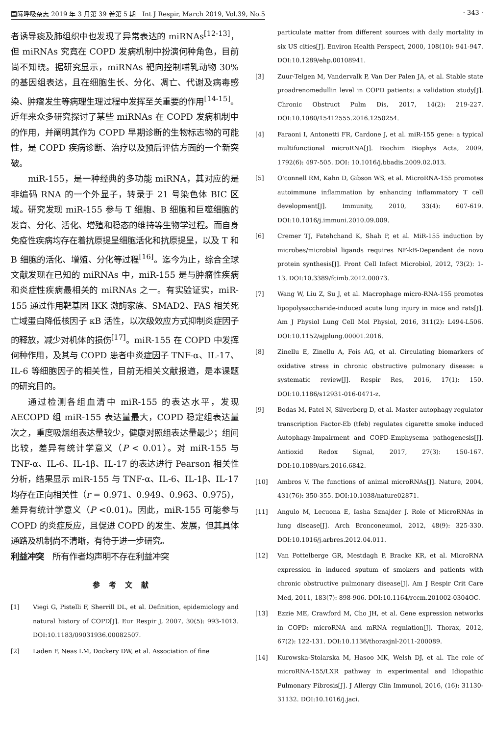国际呼吸杂志 2019 年 3 月第 39 卷第 5 期　Int J Respir, March 2019, Vol.39, No.5 · 343 ·
者诱导痰及肺组织中也发现了异常表达的 miRNAs<sup>[12-13]</sup>，但 miRNAs 究竟在 COPD 发病机制中扮演何种角色，目前尚不知晓。据研究显示，miRNAs 靶向控制哺乳动物 30% 的基因组表达，且在细胞生长、分化、凋亡、代谢及病毒感染、肿瘤发生等病理生理过程中发挥至关重要的作用<sup>[14-15]</sup>。近年来众多研究探讨了某些 miRNAs 在 COPD 发病机制中的作用，并阐明其作为 COPD 早期诊断的生物标志物的可能性，是 COPD 疾病诊断、治疗以及预后评估方面的一个新突破。
miR-155，是一种经典的多功能 miRNA，其对应的是非编码 RNA 的一个外显子，转录于 21 号染色体 BIC 区域。研究发现 miR-155 参与 T 细胞、B 细胞和巨噬细胞的发育、分化、活化、增殖和稳态的维持等生物学过程。而自身免疫性疾病均存在着抗原提呈细胞活化和抗原提呈，以及 T 和 B 细胞的活化、增殖、分化等过程<sup>[16]</sup>。迄今为止，综合全球文献发现在已知的 miRNAs 中，miR-155 是与肿瘤性疾病和炎症性疾病最相关的 miRNAs 之一。有实验证实，miR-155 通过作用靶基因 IKK 激酶家族、SMAD2、FAS 相关死亡域蛋白降低核因子 κB 活性，以次级效应方式抑制炎症因子的释放，减少对机体的损伤<sup>[17]</sup>。miR-155 在 COPD 中发挥何种作用，及其与 COPD 患者中炎症因子 TNF-α、IL-17、IL-6 等细胞因子的相关性，目前无相关文献报道，是本课题的研究目的。
通过检测各组血清中 miR-155 的表达水平，发现 AECOPD 组 miR-155 表达量最大，COPD 稳定组表达量次之，重度吸烟组表达量较少，健康对照组表达量最少；组间比较，差异有统计学意义（P < 0.01）。对 miR-155 与 TNF-α、IL-6、IL-1β、IL-17 的表达进行 Pearson 相关性分析，结果显示 miR-155 与 TNF-α、IL-6、IL-1β、IL-17 均存在正向相关性（r = 0.971、0.949、0.963、0.975)，差异有统计学意义（P <0.01)。因此，miR-155 可能参与 COPD 的炎症反应，且促进 COPD 的发生、发展，但其具体通路及机制尚不清晰，有待于进一步研究。
利益冲突　所有作者均声明不存在利益冲突
参考文献
[1] Viegi G, Pistelli F, Sherrill DL, et al. Definition, epidemiology and natural history of COPD[J]. Eur Respir J, 2007, 30(5): 993-1013. DOI:10.1183/09031936.00082507.
[2] Laden F, Neas LM, Dockery DW, et al. Association of fine
particulate matter from different sources with daily mortality in six US cities[J]. Environ Health Perspect, 2000, 108(10): 941-947. DOI:10.1289/ehp.00108941.
[3] Zuur-Telgen M, Vandervalk P, Van Der Palen JA, et al. Stable state proadrenomedullin level in COPD patients: a validation study[J]. Chronic Obstruct Pulm Dis, 2017, 14(2): 219-227. DOI:10.1080/15412555.2016.1250254.
[4] Faraoni I, Antonetti FR, Cardone J, et al. miR-155 gene: a typical multifunctional microRNA[J]. Biochim Biophys Acta, 2009, 1792(6): 497-505. DOI: 10.1016/j.bbadis.2009.02.013.
[5] O'connell RM, Kahn D, Gibson WS, et al. MicroRNA-155 promotes autoimmune inflammation by enhancing inflammatory T cell development[J]. Immunity, 2010, 33(4): 607-619. DOI:10.1016/j.immuni.2010.09.009.
[6] Cremer TJ, Fatehchand K, Shah P, et al. MiR-155 induction by microbes/microbial ligands requires NF-kB-Dependent de novo protein synthesis[J]. Front Cell Infect Microbiol, 2012, 73(2): 1-13. DOI:10.3389/fcimb.2012.00073.
[7] Wang W, Liu Z, Su J, et al. Macrophage micro-RNA-155 promotes lipopolysaccharide-induced acute lung injury in mice and rats[J]. Am J Physiol Lung Cell Mol Physiol, 2016, 311(2): L494-L506. DOI:10.1152/ajplung.00001.2016.
[8] Zinellu E, Zinellu A, Fois AG, et al. Circulating biomarkers of oxidative stress in chronic obstructive pulmonary disease: a systematic review[J]. Respir Res, 2016, 17(1): 150. DOI:10.1186/s12931-016-0471-z.
[9] Bodas M, Patel N, Silverberg D, et al. Master autophagy regulator transcription Factor-Eb (tfeb) regulates cigarette smoke induced Autophagy-Impairment and COPD-Emphysema pathogenesis[J]. Antioxid Redox Signal, 2017, 27(3): 150-167. DOI:10.1089/ars.2016.6842.
[10] Ambros V. The functions of animal microRNAs[J]. Nature, 2004, 431(76): 350-355. DOI:10.1038/nature02871.
[11] Angulo M, Lecuona E, Iasha Sznajder J. Role of MicroRNAs in lung disease[J]. Arch Bronconeumol, 2012, 48(9): 325-330. DOI:10.1016/j.arbres.2012.04.011.
[12] Van Pottelberge GR, Mestdagh P, Bracke KR, et al. MicroRNA expression in induced sputum of smokers and patients with chronic obstructive pulmonary disease[J]. Am J Respir Crit Care Med, 2011, 183(7): 898-906. DOI:10.1164/rccm.201002-0304OC.
[13] Ezzie ME, Crawford M, Cho JH, et al. Gene expression networks in COPD: microRNA and mRNA regnlation[J]. Thorax, 2012, 67(2): 122-131. DOI:10.1136/thoraxjnl-2011-200089.
[14] Kurowska-Stolarska M, Hasoo MK, Welsh DJ, et al. The role of microRNA-155/LXR pathway in experimental and Idiopathic Pulmonary Fibrosis[J]. J Allergy Clin Immunol, 2016, (16): 31130-31132. DOI:10.1016/j.jaci.